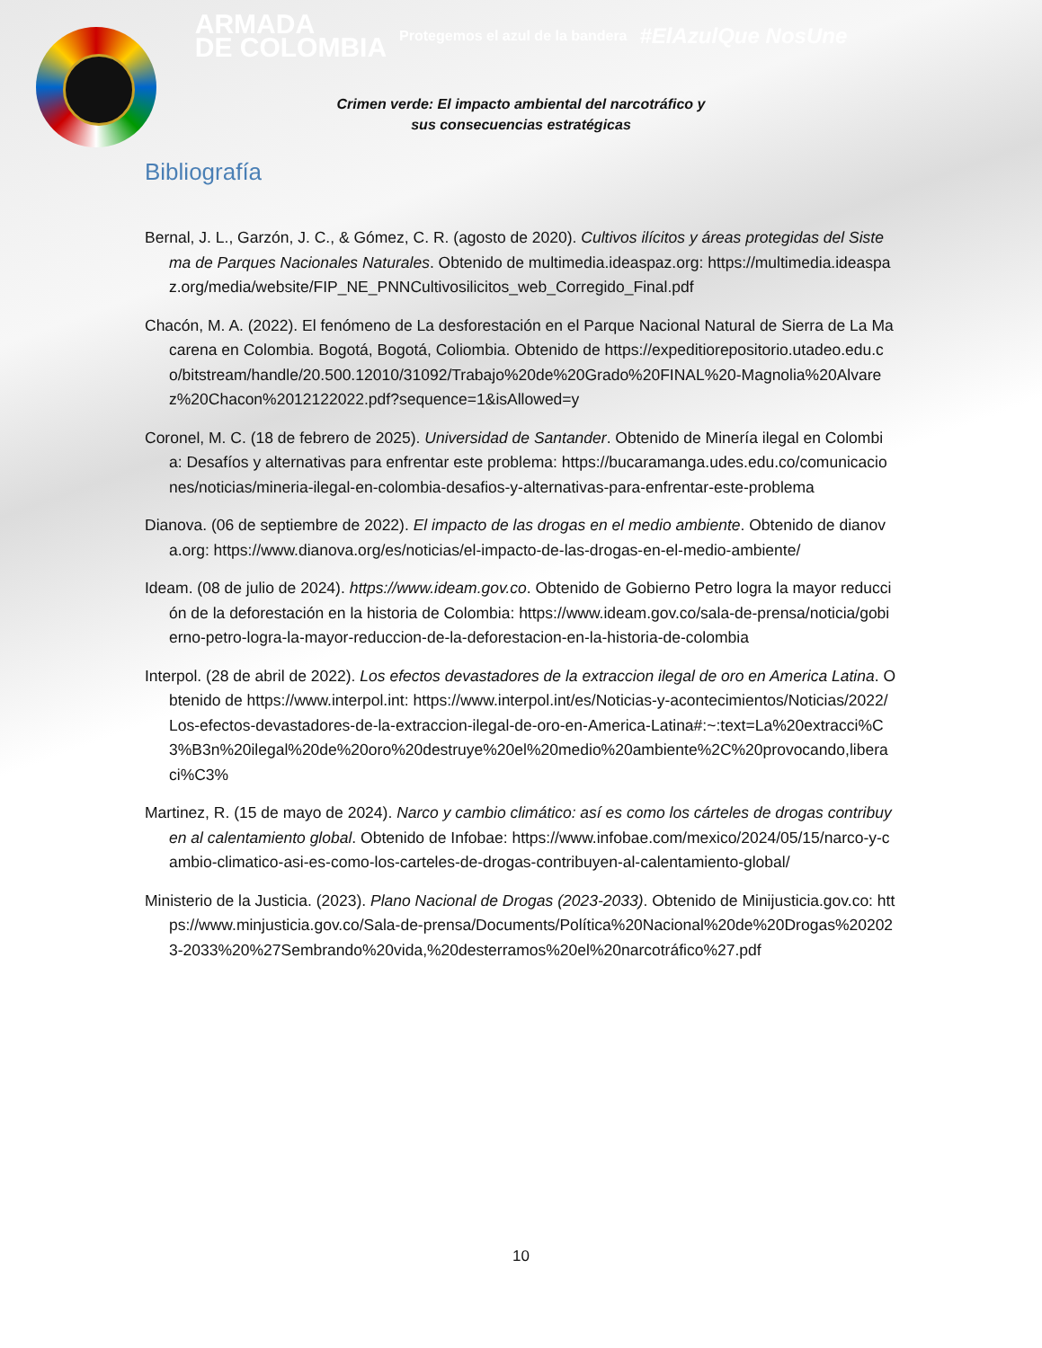ARMADA
DE COLOMBIA Protegemos el azul de la bandera #ElAzulQue NosUne
Crimen verde: El impacto ambiental del narcotráfico y
sus consecuencias estratégicas
Bibliografía
Bernal, J. L., Garzón, J. C., & Gómez, C. R. (agosto de 2020). Cultivos ilícitos y áreas protegidas del Sistema de Parques Nacionales Naturales. Obtenido de multimedia.ideaspaz.org: https://multimedia.ideaspaz.org/media/website/FIP_NE_PNNCultivosilicitos_web_Corregido_Final.pdf
Chacón, M. A. (2022). El fenómeno de La desforestación en el Parque Nacional Natural de Sierra de La Macarena en Colombia. Bogotá, Bogotá, Coliombia. Obtenido de https://expeditiorepositorio.utadeo.edu.co/bitstream/handle/20.500.12010/31092/Trabajo%20de%20Grado%20FINAL%20-Magnolia%20Alvarez%20Chacon%2012122022.pdf?sequence=1&isAllowed=y
Coronel, M. C. (18 de febrero de 2025). Universidad de Santander. Obtenido de Minería ilegal en Colombia: Desafíos y alternativas para enfrentar este problema: https://bucaramanga.udes.edu.co/comunicaciones/noticias/mineria-ilegal-en-colombia-desafios-y-alternativas-para-enfrentar-este-problema
Dianova. (06 de septiembre de 2022). El impacto de las drogas en el medio ambiente. Obtenido de dianova.org: https://www.dianova.org/es/noticias/el-impacto-de-las-drogas-en-el-medio-ambiente/
Ideam. (08 de julio de 2024). https://www.ideam.gov.co. Obtenido de Gobierno Petro logra la mayor reducción de la deforestación en la historia de Colombia: https://www.ideam.gov.co/sala-de-prensa/noticia/gobierno-petro-logra-la-mayor-reduccion-de-la-deforestacion-en-la-historia-de-colombia
Interpol. (28 de abril de 2022). Los efectos devastadores de la extraccion ilegal de oro en America Latina. Obtenido de https://www.interpol.int: https://www.interpol.int/es/Noticias-y-acontecimientos/Noticias/2022/Los-efectos-devastadores-de-la-extraccion-ilegal-de-oro-en-America-Latina#:~:text=La%20extracci%C3%B3n%20ilegal%20de%20oro%20destruye%20el%20medio%20ambiente%2C%20provocando,liberaci%C3%
Martinez, R. (15 de mayo de 2024). Narco y cambio climático: así es como los cárteles de drogas contribuyen al calentamiento global. Obtenido de Infobae: https://www.infobae.com/mexico/2024/05/15/narco-y-cambio-climatico-asi-es-como-los-carteles-de-drogas-contribuyen-al-calentamiento-global/
Ministerio de la Justicia. (2023). Plano Nacional de Drogas (2023-2033). Obtenido de Minijusticia.gov.co: https://www.minjusticia.gov.co/Sala-de-prensa/Documents/Política%20Nacional%20de%20Drogas%202023-2033%20%27Sembrando%20vida,%20desterramos%20el%20narcotráfico%27.pdf
10